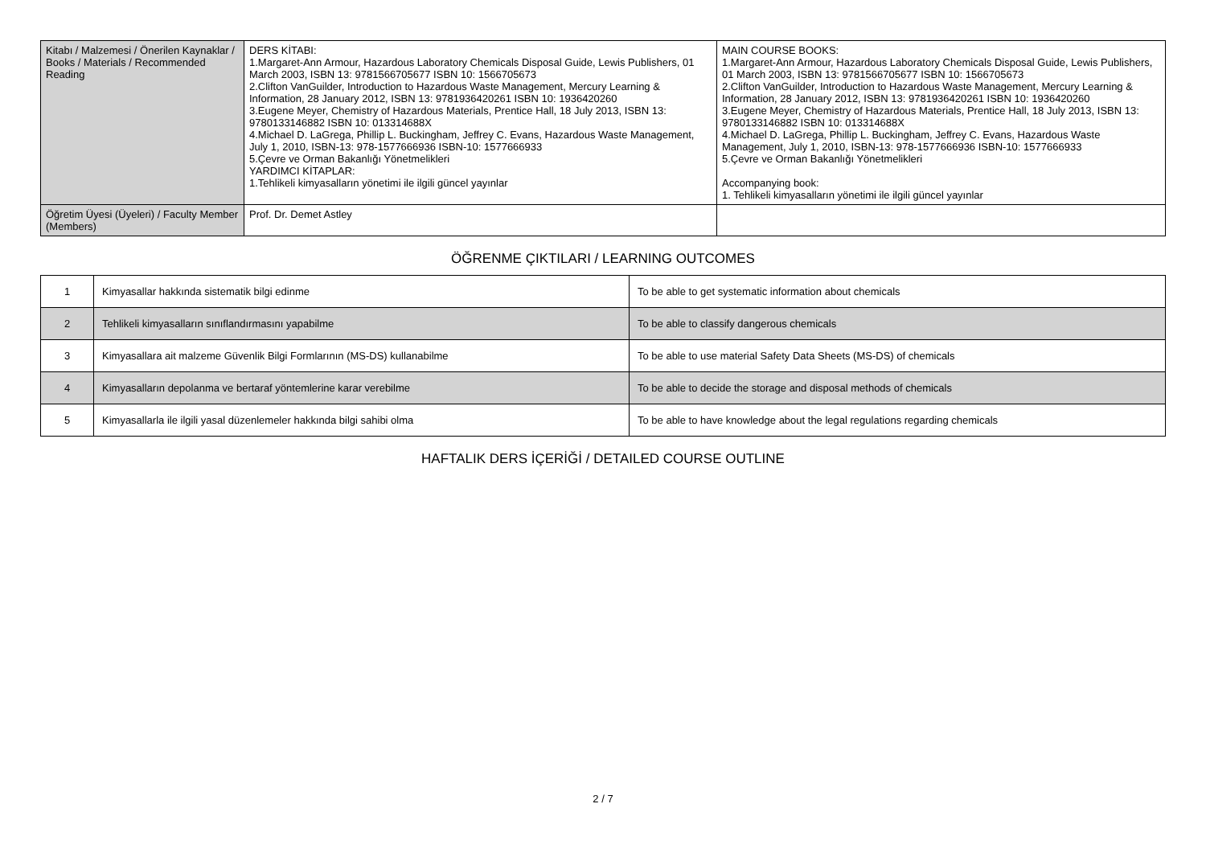| Kitabı / Malzemesi / Önerilen Kaynaklar / Books / Materials / Recommended Reading | DERS KİTABI: 1.Margaret-Ann Armour, Hazardous Laboratory Chemicals Disposal Guide, Lewis Publishers, 01 March 2003, ISBN 13: 9781566705677 ISBN 10: 1566705673 2.Clifton VanGuilder, Introduction to Hazardous Waste Management, Mercury Learning & Information, 28 January 2012, ISBN 13: 9781936420261 ISBN 10: 1936420260 3.Eugene Meyer, Chemistry of Hazardous Materials, Prentice Hall, 18 July 2013, ISBN 13: 9780133146882 ISBN 10: 013314688X 4.Michael D. LaGrega, Phillip L. Buckingham, Jeffrey C. Evans, Hazardous Waste Management, July 1, 2010, ISBN-13: 978-1577666936 ISBN-10: 1577666933 5.Çevre ve Orman Bakanlığı Yönetmelikleri YARDIMCI KİTAPLAR: 1.Tehlikeli kimyasalların yönetimi ile ilgili güncel yayınlar | MAIN COURSE BOOKS: 1.Margaret-Ann Armour, Hazardous Laboratory Chemicals Disposal Guide, Lewis Publishers, 01 March 2003, ISBN 13: 9781566705677 ISBN 10: 1566705673 2.Clifton VanGuilder, Introduction to Hazardous Waste Management, Mercury Learning & Information, 28 January 2012, ISBN 13: 9781936420261 ISBN 10: 1936420260 3.Eugene Meyer, Chemistry of Hazardous Materials, Prentice Hall, 18 July 2013, ISBN 13: 9780133146882 ISBN 10: 013314688X 4.Michael D. LaGrega, Phillip L. Buckingham, Jeffrey C. Evans, Hazardous Waste Management, July 1, 2010, ISBN-13: 978-1577666936 ISBN-10: 1577666933 5.Çevre ve Orman Bakanlığı Yönetmelikleri Accompanying book: 1. Tehlikeli kimyasalların yönetimi ile ilgili güncel yayınlar |
| Öğretim Üyesi (Üyeleri) / Faculty Member (Members) | Prof. Dr. Demet Astley | |
ÖĞRENME ÇIKTILARI / LEARNING OUTCOMES
| 1 | Kimyasallar hakkında sistematik bilgi edinme | To be able to get systematic information about chemicals |
| 2 | Tehlikeli kimyasalların sınıflandırmasını yapabilme | To be able to classify dangerous chemicals |
| 3 | Kimyasallara ait malzeme Güvenlik Bilgi Formlarının (MS-DS) kullanabilme | To be able to use material Safety Data Sheets (MS-DS) of chemicals |
| 4 | Kimyasalların depolanma ve bertaraf yöntemlerine karar verebilme | To be able to decide the storage and disposal methods of chemicals |
| 5 | Kimyasallarla ile ilgili yasal düzenlemeler hakkında bilgi sahibi olma | To be able to have knowledge about the legal regulations regarding chemicals |
HAFTALIK DERS İÇERİĞİ / DETAILED COURSE OUTLINE
2 / 7